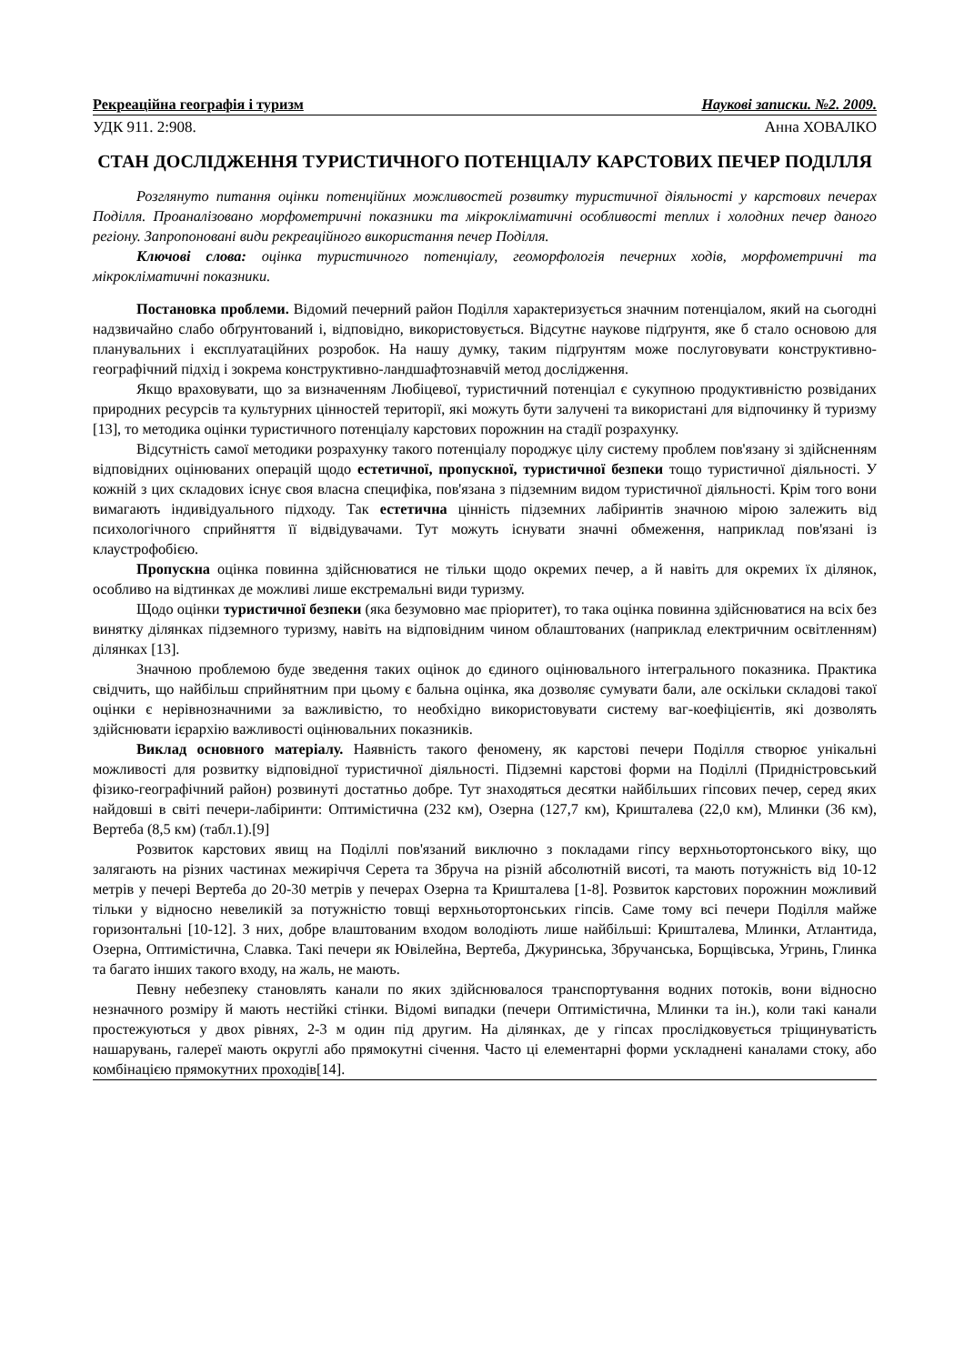Рекреаційна географія і туризм Наукові записки. №2. 2009.
УДК 911. 2:908. Анна ХОВАЛКО
СТАН ДОСЛІДЖЕННЯ ТУРИСТИЧНОГО ПОТЕНЦІАЛУ КАРСТОВИХ ПЕЧЕР ПОДІЛЛЯ
Розглянуто питання оцінки потенційних можливостей розвитку туристичної діяльності у карстових печерах Поділля. Проаналізовано морфометричні показники та мікрокліматичні особливості теплих і холодних печер даного регіону. Запропоновані види рекреаційного використання печер Поділля.
Ключові слова: оцінка туристичного потенціалу, геоморфологія печерних ходів, морфометричні та мікрокліматичні показники.
Постановка проблеми. Відомий печерний район Поділля характеризується значним потенціалом, який на сьогодні надзвичайно слабо обґрунтований і, відповідно, використовується. Відсутнє наукове підґрунтя, яке б стало основою для планувальних і експлуатаційних розробок. На нашу думку, таким підґрунтям може послуговувати конструктивно-географічний підхід і зокрема конструктивно-ландшафтознавчій метод дослідження.
Якщо враховувати, що за визначенням Любіцевої, туристичний потенціал є сукупною продуктивністю розвіданих природних ресурсів та культурних цінностей території, які можуть бути залучені та використані для відпочинку й туризму [13], то методика оцінки туристичного потенціалу карстових порожнин на стадії розрахунку.
Відсутність самої методики розрахунку такого потенціалу породжує цілу систему проблем пов'язану зі здійсненням відповідних оцінюваних операцій щодо естетичної, пропускної, туристичної безпеки тощо туристичної діяльності. У кожній з цих складових існує своя власна специфіка, пов'язана з підземним видом туристичної діяльності. Крім того вони вимагають індивідуального підходу. Так естетична цінність підземних лабіринтів значною мірою залежить від психологічного сприйняття її відвідувачами. Тут можуть існувати значні обмеження, наприклад пов'язані із клаустрофобією.
Пропускна оцінка повинна здійснюватися не тільки щодо окремих печер, а й навіть для окремих їх ділянок, особливо на відтинках де можливі лише екстремальні види туризму.
Щодо оцінки туристичної безпеки (яка безумовно має пріоритет), то така оцінка повинна здійснюватися на всіх без винятку ділянках підземного туризму, навіть на відповідним чином облаштованих (наприклад електричним освітленням) ділянках [13].
Значною проблемою буде зведення таких оцінок до єдиного оцінювального інтегрального показника. Практика свідчить, що найбільш сприйнятним при цьому є бальна оцінка, яка дозволяє сумувати бали, але оскільки складові такої оцінки є нерівнозначними за важливістю, то необхідно використовувати систему ваг-коефіцієнтів, які дозволять здійснювати ієрархію важливості оцінювальних показників.
Виклад основного матеріалу. Наявність такого феномену, як карстові печери Поділля створює унікальні можливості для розвитку відповідної туристичної діяльності. Підземні карстові форми на Поділлі (Придністровський фізико-географічний район) розвинуті достатньо добре. Тут знаходяться десятки найбільших гіпсових печер, серед яких найдовші в світі печери-лабіринти: Оптимістична (232 км), Озерна (127,7 км), Кришталева (22,0 км), Млинки (36 км), Вертеба (8,5 км) (табл.1).[9]
Розвиток карстових явищ на Поділлі пов'язаний виключно з покладами гіпсу верхньотортонського віку, що залягають на різних частинах межиріччя Серета та Збруча на різній абсолютній висоті, та мають потужність від 10-12 метрів у печері Вертеба до 20-30 метрів у печерах Озерна та Кришталева [1-8]. Розвиток карстових порожнин можливий тільки у відносно невеликій за потужністю товщі верхньотортонських гіпсів. Саме тому всі печери Поділля майже горизонтальні [10-12]. З них, добре влаштованим входом володіють лише найбільші: Кришталева, Млинки, Атлантида, Озерна, Оптимістична, Славка. Такі печери як Ювілейна, Вертеба, Джуринська, Збручанська, Борщівська, Угринь, Глинка та багато інших такого входу, на жаль, не мають.
Певну небезпеку становлять канали по яких здійснювалося транспортування водних потоків, вони відносно незначного розміру й мають нестійкі стінки. Відомі випадки (печери Оптимістична, Млинки та ін.), коли такі канали простежуються у двох рівнях, 2-3 м один під другим. На ділянках, де у гіпсах прослідковується тріщинуватість нашарувань, галереї мають округлі або прямокутні січення. Часто ці елементарні форми ускладнені каналами стоку, або комбінацією прямокутних проходів[14].